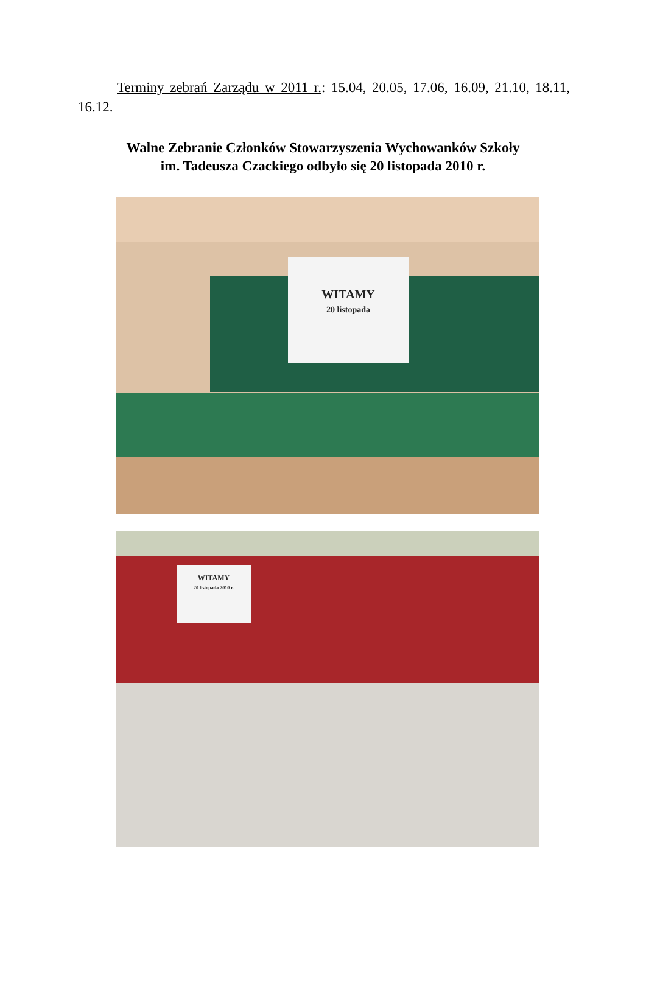Terminy zebrań Zarządu w 2011 r.: 15.04, 20.05, 17.06, 16.09, 21.10, 18.11, 16.12.
Walne Zebranie Członków Stowarzyszenia Wychowanków Szkoły
im. Tadeusza Czackiego odbyło się 20 listopada 2010 r.
WITAMY
20 listopada
WITAMY
20 listopada 2010 r.